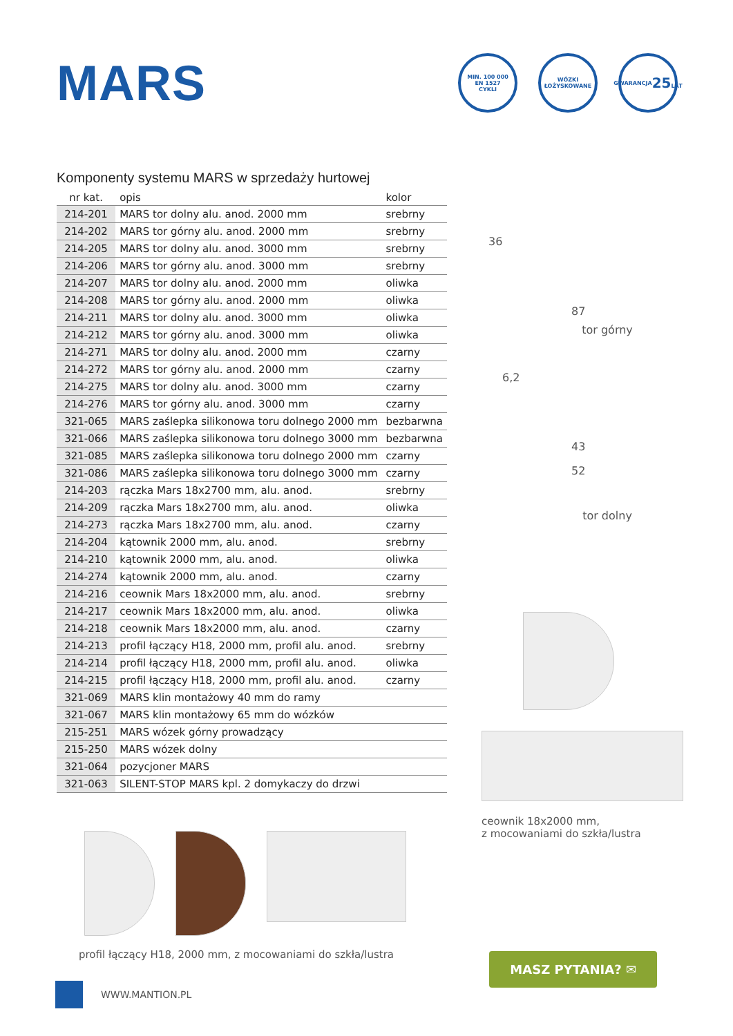MARS
MIN. 100 000
EN 1527
CYKLI
WÓZKI
ŁOŻYSKOWANE
GWARANCJA
25
LAT
Komponenty systemu MARS w sprzedaży hurtowej
| nr kat. | opis | kolor |
| --- | --- | --- |
| 214-201 | MARS tor dolny alu. anod. 2000 mm | srebrny |
| 214-202 | MARS tor górny alu. anod. 2000 mm | srebrny |
| 214-205 | MARS tor dolny alu. anod. 3000 mm | srebrny |
| 214-206 | MARS tor górny alu. anod. 3000 mm | srebrny |
| 214-207 | MARS tor dolny alu. anod. 2000 mm | oliwka |
| 214-208 | MARS tor górny alu. anod. 2000 mm | oliwka |
| 214-211 | MARS tor dolny alu. anod. 3000 mm | oliwka |
| 214-212 | MARS tor górny alu. anod. 3000 mm | oliwka |
| 214-271 | MARS tor dolny alu. anod. 2000 mm | czarny |
| 214-272 | MARS tor górny alu. anod. 2000 mm | czarny |
| 214-275 | MARS tor dolny alu. anod. 3000 mm | czarny |
| 214-276 | MARS tor górny alu. anod. 3000 mm | czarny |
| 321-065 | MARS zaślepka silikonowa toru dolnego 2000 mm | bezbarwna |
| 321-066 | MARS zaślepka silikonowa toru dolnego 3000 mm | bezbarwna |
| 321-085 | MARS zaślepka silikonowa toru dolnego 2000 mm | czarny |
| 321-086 | MARS zaślepka silikonowa toru dolnego 3000 mm | czarny |
| 214-203 | rączka Mars 18x2700 mm, alu. anod. | srebrny |
| 214-209 | rączka Mars 18x2700 mm, alu. anod. | oliwka |
| 214-273 | rączka Mars 18x2700 mm, alu. anod. | czarny |
| 214-204 | kątownik 2000 mm, alu. anod. | srebrny |
| 214-210 | kątownik 2000 mm, alu. anod. | oliwka |
| 214-274 | kątownik 2000 mm, alu. anod. | czarny |
| 214-216 | ceownik Mars 18x2000 mm, alu. anod. | srebrny |
| 214-217 | ceownik Mars 18x2000 mm, alu. anod. | oliwka |
| 214-218 | ceownik Mars 18x2000 mm, alu. anod. | czarny |
| 214-213 | profil łączący H18, 2000 mm, profil alu. anod. | srebrny |
| 214-214 | profil łączący H18, 2000 mm, profil alu. anod. | oliwka |
| 214-215 | profil łączący H18, 2000 mm, profil alu. anod. | czarny |
| 321-069 | MARS klin montażowy 40 mm do ramy | |
| 321-067 | MARS klin montażowy 65 mm do wózków | |
| 215-251 | MARS wózek górny prowadzący | |
| 215-250 | MARS wózek dolny | |
| 321-064 | pozycjoner MARS | |
| 321-063 | SILENT-STOP MARS kpl. 2 domykaczy do drzwi | |
profil łączący H18, 2000 mm, z mocowaniami do szkła/lustra
36
87
tor górny
6,2
43
52
tor dolny
ceownik 18x2000 mm,
z mocowaniami do szkła/lustra
MASZ PYTANIA? ✉
WWW.MANTION.PL